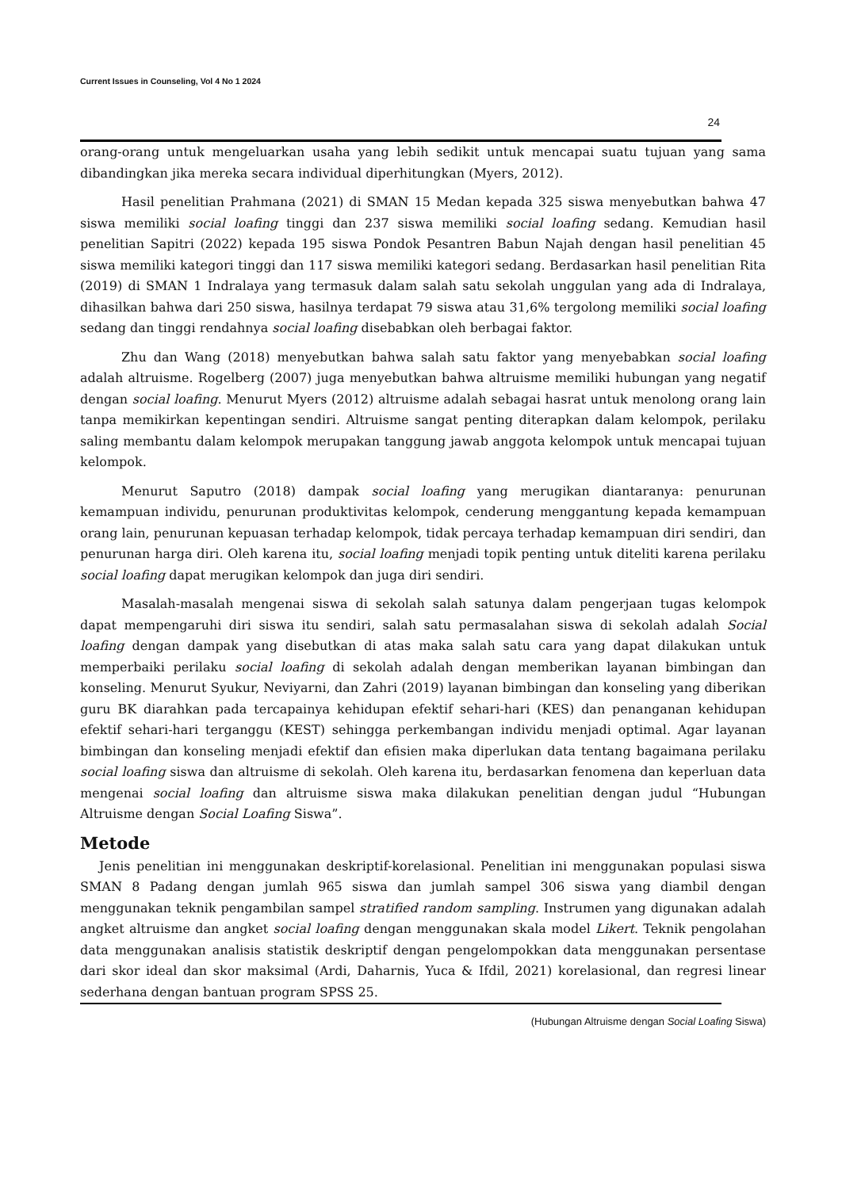Current Issues in Counseling, Vol 4 No 1 2024
24
orang-orang untuk mengeluarkan usaha yang lebih sedikit untuk mencapai suatu tujuan yang sama dibandingkan jika mereka secara individual diperhitungkan (Myers, 2012).
Hasil penelitian Prahmana (2021) di SMAN 15 Medan kepada 325 siswa menyebutkan bahwa 47 siswa memiliki social loafing tinggi dan 237 siswa memiliki social loafing sedang. Kemudian hasil penelitian Sapitri (2022) kepada 195 siswa Pondok Pesantren Babun Najah dengan hasil penelitian 45 siswa memiliki kategori tinggi dan 117 siswa memiliki kategori sedang. Berdasarkan hasil penelitian Rita (2019) di SMAN 1 Indralaya yang termasuk dalam salah satu sekolah unggulan yang ada di Indralaya, dihasilkan bahwa dari 250 siswa, hasilnya terdapat 79 siswa atau 31,6% tergolong memiliki social loafing sedang dan tinggi rendahnya social loafing disebabkan oleh berbagai faktor.
Zhu dan Wang (2018) menyebutkan bahwa salah satu faktor yang menyebabkan social loafing adalah altruisme. Rogelberg (2007) juga menyebutkan bahwa altruisme memiliki hubungan yang negatif dengan social loafing. Menurut Myers (2012) altruisme adalah sebagai hasrat untuk menolong orang lain tanpa memikirkan kepentingan sendiri. Altruisme sangat penting diterapkan dalam kelompok, perilaku saling membantu dalam kelompok merupakan tanggung jawab anggota kelompok untuk mencapai tujuan kelompok.
Menurut Saputro (2018) dampak social loafing yang merugikan diantaranya: penurunan kemampuan individu, penurunan produktivitas kelompok, cenderung menggantung kepada kemampuan orang lain, penurunan kepuasan terhadap kelompok, tidak percaya terhadap kemampuan diri sendiri, dan penurunan harga diri. Oleh karena itu, social loafing menjadi topik penting untuk diteliti karena perilaku social loafing dapat merugikan kelompok dan juga diri sendiri.
Masalah-masalah mengenai siswa di sekolah salah satunya dalam pengerjaan tugas kelompok dapat mempengaruhi diri siswa itu sendiri, salah satu permasalahan siswa di sekolah adalah Social loafing dengan dampak yang disebutkan di atas maka salah satu cara yang dapat dilakukan untuk memperbaiki perilaku social loafing di sekolah adalah dengan memberikan layanan bimbingan dan konseling. Menurut Syukur, Neviyarni, dan Zahri (2019) layanan bimbingan dan konseling yang diberikan guru BK diarahkan pada tercapainya kehidupan efektif sehari-hari (KES) dan penanganan kehidupan efektif sehari-hari terganggu (KEST) sehingga perkembangan individu menjadi optimal. Agar layanan bimbingan dan konseling menjadi efektif dan efisien maka diperlukan data tentang bagaimana perilaku social loafing siswa dan altruisme di sekolah. Oleh karena itu, berdasarkan fenomena dan keperluan data mengenai social loafing dan altruisme siswa maka dilakukan penelitian dengan judul “Hubungan Altruisme dengan Social Loafing Siswa”.
Metode
Jenis penelitian ini menggunakan deskriptif-korelasional. Penelitian ini menggunakan populasi siswa SMAN 8 Padang dengan jumlah 965 siswa dan jumlah sampel 306 siswa yang diambil dengan menggunakan teknik pengambilan sampel stratified random sampling. Instrumen yang digunakan adalah angket altruisme dan angket social loafing dengan menggunakan skala model Likert. Teknik pengolahan data menggunakan analisis statistik deskriptif dengan pengelompokkan data menggunakan persentase dari skor ideal dan skor maksimal (Ardi, Daharnis, Yuca & Ifdil, 2021) korelasional, dan regresi linear sederhana dengan bantuan program SPSS 25.
(Hubungan Altruisme dengan Social Loafing Siswa)